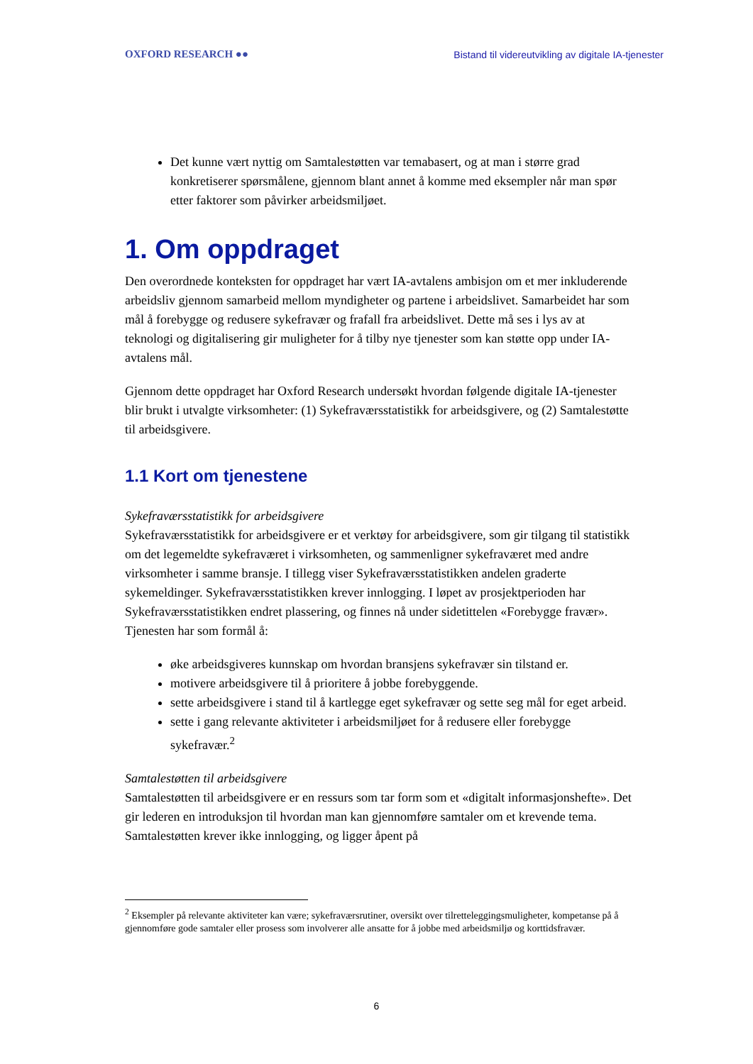OXFORD RESEARCH ●● Bistand til videreutvikling av digitale IA-tjenester
Det kunne vært nyttig om Samtalestøtten var temabasert, og at man i større grad konkretiserer spørsmålene, gjennom blant annet å komme med eksempler når man spør etter faktorer som påvirker arbeidsmiljøet.
1. Om oppdraget
Den overordnede konteksten for oppdraget har vært IA-avtalens ambisjon om et mer inkluderende arbeidsliv gjennom samarbeid mellom myndigheter og partene i arbeidslivet. Samarbeidet har som mål å forebygge og redusere sykefravær og frafall fra arbeidslivet. Dette må ses i lys av at teknologi og digitalisering gir muligheter for å tilby nye tjenester som kan støtte opp under IA-avtalens mål.
Gjennom dette oppdraget har Oxford Research undersøkt hvordan følgende digitale IA-tjenester blir brukt i utvalgte virksomheter: (1) Sykefraværsstatistikk for arbeidsgivere, og (2) Samtalestøtte til arbeidsgivere.
1.1 Kort om tjenestene
Sykefraværsstatistikk for arbeidsgivere
Sykefraværsstatistikk for arbeidsgivere er et verktøy for arbeidsgivere, som gir tilgang til statistikk om det legemeldte sykefraværet i virksomheten, og sammenligner sykefraværet med andre virksomheter i samme bransje. I tillegg viser Sykefraværsstatistikken andelen graderte sykemeldinger. Sykefraværsstatistikken krever innlogging. I løpet av prosjektperioden har Sykefraværsstatistikken endret plassering, og finnes nå under sidetittelen «Forebygge fravær». Tjenesten har som formål å:
øke arbeidsgiveres kunnskap om hvordan bransjens sykefravær sin tilstand er.
motivere arbeidsgivere til å prioritere å jobbe forebyggende.
sette arbeidsgivere i stand til å kartlegge eget sykefravær og sette seg mål for eget arbeid.
sette i gang relevante aktiviteter i arbeidsmiljøet for å redusere eller forebygge sykefravær.<sup>2</sup>
Samtalestøtten til arbeidsgivere
Samtalestøtten til arbeidsgivere er en ressurs som tar form som et «digitalt informasjonshefte». Det gir lederen en introduksjon til hvordan man kan gjennomføre samtaler om et krevende tema. Samtalestøtten krever ikke innlogging, og ligger åpent på
<sup>2</sup> Eksempler på relevante aktiviteter kan være; sykefraværsrutiner, oversikt over tilretteleggingsmuligheter, kompetanse på å gjennomføre gode samtaler eller prosess som involverer alle ansatte for å jobbe med arbeidsmiljø og korttidsfravær.
6